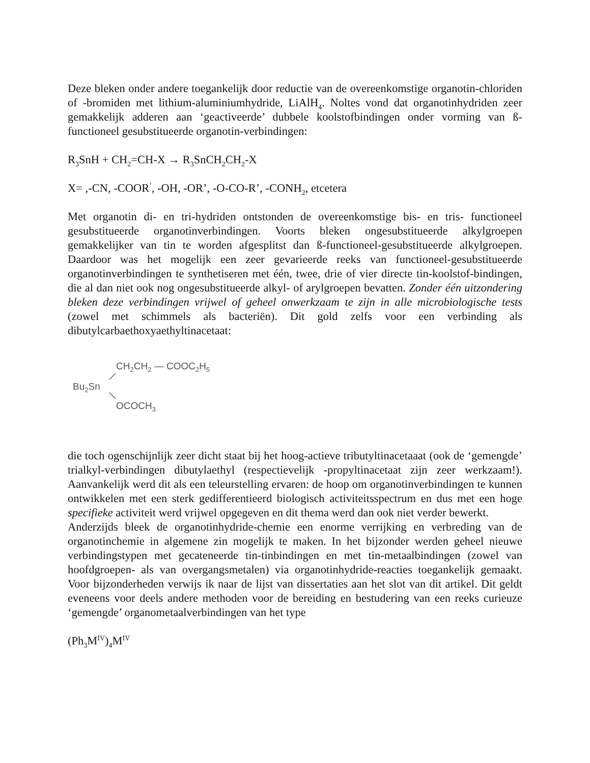Deze bleken onder andere toegankelijk door reductie van de overeenkomstige organotin-chloriden of -bromiden met lithium-aluminiumhydride, LiAlH<sub>4</sub>. Noltes vond dat organotinhydriden zeer gemakkelijk adderen aan ‘geactiveerde’ dubbele koolstofbindingen onder vorming van ß-functioneel gesubstitueerde organotin-verbindingen:
R<sub>3</sub>SnH + CH<sub>2</sub>=CH-X → R<sub>3</sub>SnCH<sub>2</sub>CH<sub>2</sub>-X
X= ,-CN, -COOR<sup>’</sup>, -OH, -OR’, -O-CO-R’, -CONH<sub>2</sub>, etcetera
Met organotin di- en tri-hydriden ontstonden de overeenkomstige bis- en tris- functioneel gesubstitueerde organotinverbindingen. Voorts bleken ongesubstitueerde alkylgroepen gemakkelijker van tin te worden afgesplitst dan ß-functioneel-gesubstitueerde alkylgroepen. Daardoor was het mogelijk een zeer gevarieerde reeks van functioneel-gesubstitueerde organotinverbindingen te synthetiseren met één, twee, drie of vier directe tin-koolstof-bindingen, die al dan niet ook nog ongesubstitueerde alkyl- of arylgroepen bevatten. Zonder één uitzondering bleken deze verbindingen vrijwel of geheel onwerkzaam te zijn in alle microbiologische tests (zowel met schimmels als bacteriën). Dit gold zelfs voor een verbinding als dibutylcarbaethoxyaethyltinacetaat:
CH2CH2 — COOC2H5
Bu2Sn
OCOCH3
die toch ogenschijnlijk zeer dicht staat bij het hoog-actieve tributyltinacetaaat (ook de ‘gemengde’ trialkyl-verbindingen dibutylaethyl (respectievelijk -propyltinacetaat zijn zeer werkzaam!). Aanvankelijk werd dit als een teleurstelling ervaren: de hoop om organotinverbindingen te kunnen ontwikkelen met een sterk gedifferentieerd biologisch activiteitsspectrum en dus met een hoge specifieke activiteit werd vrijwel opgegeven en dit thema werd dan ook niet verder bewerkt.
Anderzijds bleek de organotinhydride-chemie een enorme verrijking en verbreding van de organotinchemie in algemene zin mogelijk te maken. In het bijzonder werden geheel nieuwe verbindingstypen met gecateneerde tin-tinbindingen en met tin-metaalbindingen (zowel van hoofdgroepen- als van overgangsmetalen) via organotinhydride-reacties toegankelijk gemaakt. Voor bijzonderheden verwijs ik naar de lijst van dissertaties aan het slot van dit artikel. Dit geldt eveneens voor deels andere methoden voor de bereiding en bestudering van een reeks curieuze ‘gemengde’ organometaalverbindingen van het type
(Ph<sub>3</sub>M<sup>IV</sup>)<sub>4</sub>M<sup>IV</sup>